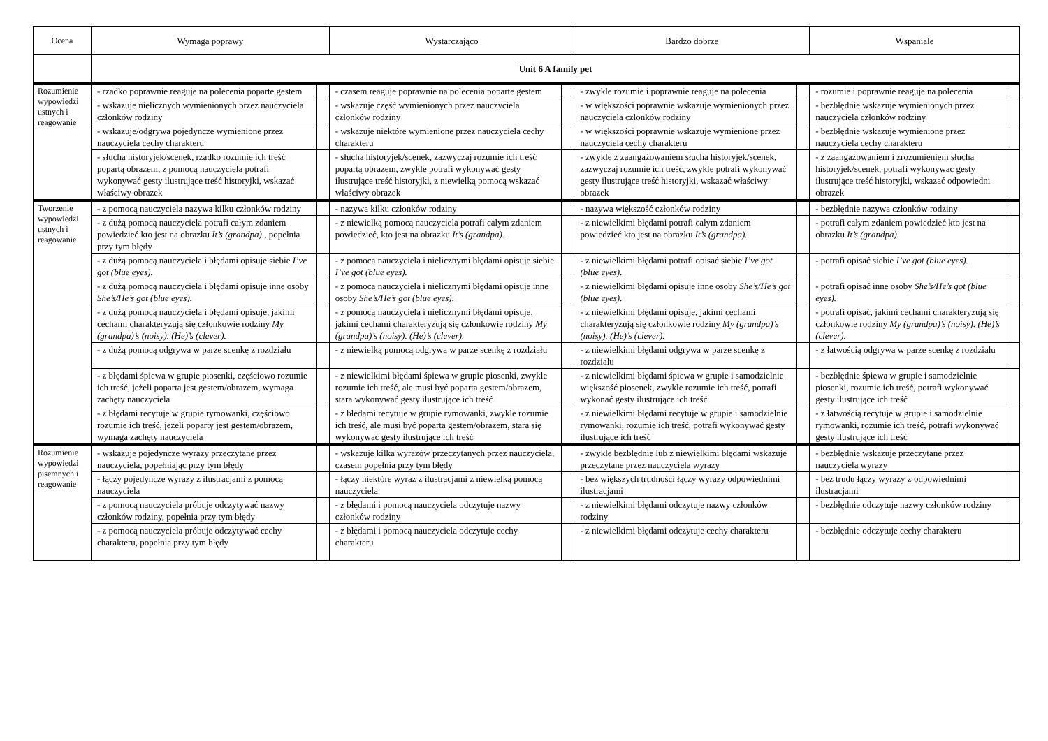| Ocena | Wymaga poprawy | | Wystarczająco | | Bardzo dobrze | | Wspaniale | |
| --- | --- | --- | --- | --- | --- | --- | --- | --- |
| | Unit 6 A family pet | | | | | | | |
| Rozumienie wypowiedzi ustnych i reagowanie | - rzadko poprawnie reaguje na polecenia poparte gestem | | - czasem reaguje poprawnie na polecenia poparte gestem | | - zwykle rozumie i poprawnie reaguje na polecenia | | - rozumie i poprawnie reaguje na polecenia | |
| | - wskazuje nielicznych wymienionych przez nauczyciela członków rodziny | | - wskazuje część wymienionych przez nauczyciela członków rodziny | | - w większości poprawnie wskazuje wymienionych przez nauczyciela członków rodziny | | - bezbłędnie wskazuje wymienionych przez nauczyciela członków rodziny | |
| | - wskazuje/odgrywa pojedyncze wymienione przez nauczyciela cechy charakteru | | - wskazuje niektóre wymienione przez nauczyciela cechy charakteru | | - w większości poprawnie wskazuje wymienione przez nauczyciela cechy charakteru | | - bezbłędnie wskazuje wymienione przez nauczyciela cechy charakteru | |
| | - słucha historyjek/scenek, rzadko rozumie ich treść popartą obrazem, z pomocą nauczyciela potrafi wykonywać gesty ilustrujące treść historyjki, wskazać właściwy obrazek | | - słucha historyjek/scenek, zazwyczaj rozumie ich treść popartą obrazem, zwykle potrafi wykonywać gesty ilustrujące treść historyjki, z niewielką pomocą wskazać właściwy obrazek | | - zwykle z zaangażowaniem słucha historyjek/scenek, zazwyczaj rozumie ich treść, zwykle potrafi wykonywać gesty ilustrujące treść historyjki, wskazać właściwy obrazek | | - z zaangażowaniem i zrozumieniem słucha historyjek/scenek, potrafi wykonywać gesty ilustrujące treść historyjki, wskazać odpowiedni obrazek | |
| Tworzenie wypowiedzi ustnych i reagowanie | - z pomocą nauczyciela nazywa kilku członków rodziny | | - nazywa kilku członków rodziny | | - nazywa większość członków rodziny | | - bezbłędnie nazywa członków rodziny | |
| | - z dużą pomocą nauczyciela potrafi całym zdaniem powiedzieć kto jest na obrazku It’s (grandpa). , popełnia przy tym błędy | | - z niewielką pomocą nauczyciela potrafi całym zdaniem powiedzieć, kto jest na obrazku It’s (grandpa). | | - z niewielkimi błędami potrafi całym zdaniem powiedzieć kto jest na obrazku It’s (grandpa). | | - potrafi całym zdaniem powiedzieć kto jest na obrazku It’s (grandpa). | |
| | - z dużą pomocą nauczyciela i błędami opisuje siebie I’ve got (blue eyes). | | - z pomocą nauczyciela i nielicznymi błędami opisuje siebie I’ve got (blue eyes). | | - z niewielkimi błędami potrafi opisać siebie I’ve got (blue eyes). | | - potrafi opisać siebie I’ve got (blue eyes). | |
| | - z dużą pomocą nauczyciela i błędami opisuje inne osoby She’s/He’s got (blue eyes). | | - z pomocą nauczyciela i nielicznymi błędami opisuje inne osoby She’s/He’s got (blue eyes). | | - z niewielkimi błędami opisuje inne osoby She’s/He’s got (blue eyes). | | - potrafi opisać inne osoby She’s/He’s got (blue eyes). | |
| | - z dużą pomocą nauczyciela i błędami opisuje, jakimi cechami charakteryzują się członkowie rodziny My (grandpa)’s (noisy). (He)’s (clever). | | - z pomocą nauczyciela i nielicznymi błędami opisuje, jakimi cechami charakteryzują się członkowie rodziny My (grandpa)’s (noisy). (He)’s (clever). | | - z niewielkimi błędami opisuje, jakimi cechami charakteryzują się członkowie rodziny My (grandpa)’s (noisy). (He)’s (clever). | | - potrafi opisać, jakimi cechami charakteryzują się członkowie rodziny My (grandpa)’s (noisy). (He)’s (clever). | |
| | - z dużą pomocą odgrywa w parze scenkę z rozdziału | | - z niewielką pomocą odgrywa w parze scenkę z rozdziału | | - z niewielkimi błędami odgrywa w parze scenkę z rozdziału | | - z łatwością odgrywa w parze scenkę z rozdziału | |
| | - z błędami śpiewa w grupie piosenki, częściowo rozumie ich treść, jeżeli poparta jest gestem/obrazem, wymaga zachęty nauczyciela | | - z niewielkimi błędami śpiewa w grupie piosenki, zwykle rozumie ich treść, ale musi być poparta gestem/obrazem, stara wykonywać gesty ilustrujące ich treść | | - z niewielkimi błędami śpiewa w grupie i samodzielnie większość piosenek, zwykle rozumie ich treść, potrafi wykonać gesty ilustrujące ich treść | | - bezbłędnie śpiewa w grupie i samodzielnie piosenki, rozumie ich treść, potrafi wykonywać gesty ilustrujące ich treść | |
| | - z błędami recytuje w grupie rymowanki, częściowo rozumie ich treść, jeżeli poparty jest gestem/obrazem, wymaga zachęty nauczyciela | | - z błędami recytuje w grupie rymowanki, zwykle rozumie ich treść, ale musi być poparta gestem/obrazem, stara się wykonywać gesty ilustrujące ich treść | | - z niewielkimi błędami recytuje w grupie i samodzielnie rymowanki, rozumie ich treść, potrafi wykonywać gesty ilustrujące ich treść | | - z łatwością recytuje w grupie i samodzielnie rymowanki, rozumie ich treść, potrafi wykonywać gesty ilustrujące ich treść | |
| Rozumienie wypowiedzi pisemnych i reagowanie | - wskazuje pojedyncze wyrazy przeczytane przez nauczyciela, popełniając przy tym błędy | | - wskazuje kilka wyrazów przeczytanych przez nauczyciela, czasem popełnia przy tym błędy | | - zwykle bezbłędnie lub z niewielkimi błędami wskazuje przeczytane przez nauczyciela wyrazy | | - bezbłędnie wskazuje przeczytane przez nauczyciela wyrazy | |
| | - łączy pojedyncze wyrazy z ilustracjami z pomocą nauczyciela | | - łączy niektóre wyraz z ilustracjami z niewielką pomocą nauczyciela | | - bez większych trudności łączy wyrazy odpowiednimi ilustracjami | | - bez trudu łączy wyrazy z odpowiednimi ilustracjami | |
| | - z pomocą nauczyciela próbuje odczytywać nazwy członków rodziny, popełnia przy tym błędy | | - z błędami i pomocą nauczyciela odczytuje nazwy członków rodziny | | - z niewielkimi błędami odczytuje nazwy członków rodziny | | - bezbłędnie odczytuje nazwy członków rodziny | |
| | - z pomocą nauczyciela próbuje odczytywać cechy charakteru, popełnia przy tym błędy | | - z błędami i pomocą nauczyciela odczytuje cechy charakteru | | - z niewielkimi błędami odczytuje cechy charakteru | | - bezbłędnie odczytuje cechy charakteru | |